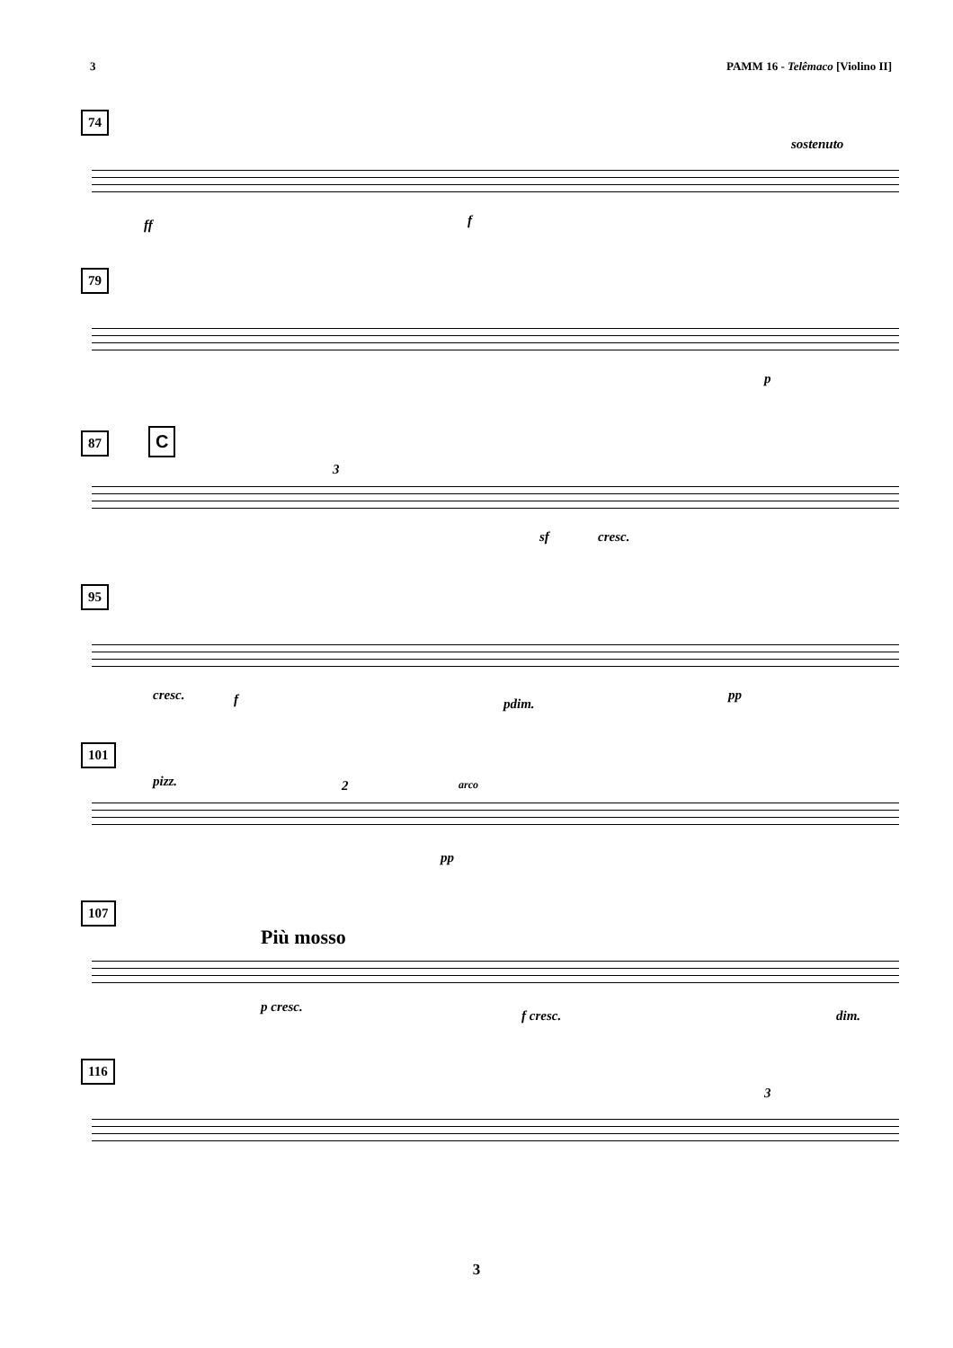3 PAMM 16 - Telêmaco [Violino II]
74
sostenuto
ff f
79
p
87 C
3
sf cresc.
95
cresc. f pdim.
pp
101
pizz. 2 arco
pp
107
Più mosso
p cresc.
f cresc. dim.
116
3
3